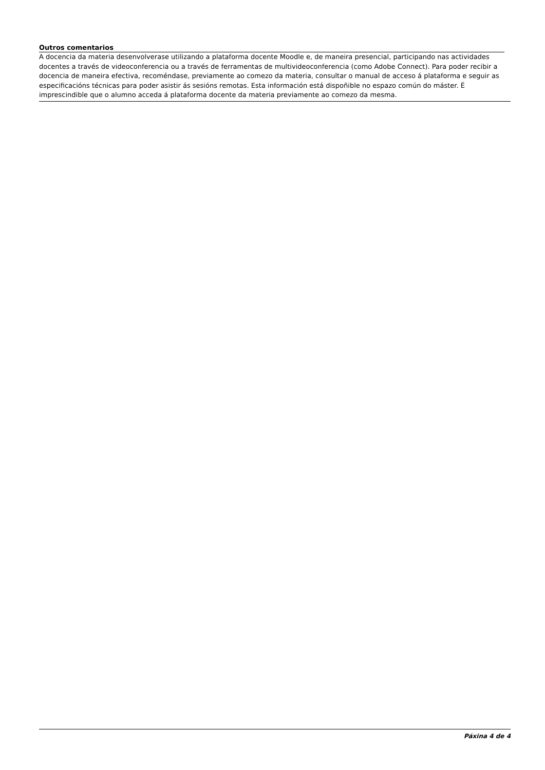Outros comentarios
A docencia da materia desenvolverase utilizando a plataforma docente Moodle e, de maneira presencial, participando nas actividades docentes a través de videoconferencia ou a través de ferramentas de multivideoconferencia (como Adobe Connect). Para poder recibir a docencia de maneira efectiva, recoméndase, previamente ao comezo da materia, consultar o manual de acceso á plataforma e seguir as especificacións técnicas para poder asistir ás sesións remotas. Esta información está dispoñible no espazo común do máster. É imprescindible que o alumno acceda á plataforma docente da materia previamente ao comezo da mesma.
Páxina 4 de 4